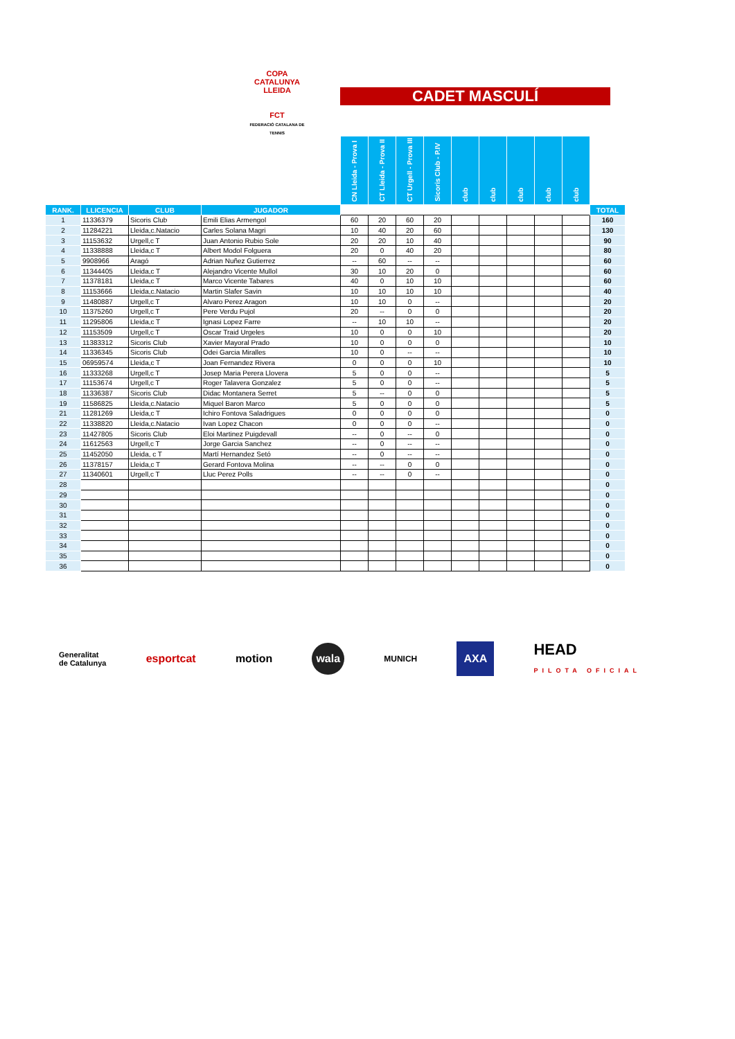COPA CATALUNYA
LLEIDA
FCT
FEDERACIÓ CATALANA DE TENNIS
CADET MASCULÍ
| | | | | CN Lleida - Prova I | CT Lleida - Prova II | CT Urgell - Prova III | Sicoris Club - P.IV | club | club | club | club | club | |
| --- | --- | --- | --- | --- | --- | --- | --- | --- | --- | --- | --- | --- | --- |
| RANK. | LLICENCIA | CLUB | JUGADOR | | | | | | | | | | TOTAL |
| 1 | 11336379 | Sicoris Club | Emili Elias Armengol | 60 | 20 | 60 | 20 | | | | | | 160 |
| 2 | 11284221 | Lleida,c.Natacio | Carles Solana Magri | 10 | 40 | 20 | 60 | | | | | | 130 |
| 3 | 11153632 | Urgell,c T | Juan Antonio Rubio Sole | 20 | 20 | 10 | 40 | | | | | | 90 |
| 4 | 11338888 | Lleida,c T | Albert Modol Folguera | 20 | 0 | 40 | 20 | | | | | | 80 |
| 5 | 9908966 | Aragó | Adrian Nuñez Gutierrez | -- | 60 | -- | -- | | | | | | 60 |
| 6 | 11344405 | Lleida,c T | Alejandro Vicente Mullol | 30 | 10 | 20 | 0 | | | | | | 60 |
| 7 | 11378181 | Lleida,c T | Marco Vicente Tabares | 40 | 0 | 10 | 10 | | | | | | 60 |
| 8 | 11153666 | Lleida,c.Natacio | Martin Slafer Savin | 10 | 10 | 10 | 10 | | | | | | 40 |
| 9 | 11480887 | Urgell,c T | Alvaro Perez Aragon | 10 | 10 | 0 | -- | | | | | | 20 |
| 10 | 11375260 | Urgell,c T | Pere Verdu Pujol | 20 | -- | 0 | 0 | | | | | | 20 |
| 11 | 11295806 | Lleida,c T | Ignasi Lopez Farre | -- | 10 | 10 | -- | | | | | | 20 |
| 12 | 11153509 | Urgell,c T | Oscar Traid Urgeles | 10 | 0 | 0 | 10 | | | | | | 20 |
| 13 | 11383312 | Sicoris Club | Xavier Mayoral Prado | 10 | 0 | 0 | 0 | | | | | | 10 |
| 14 | 11336345 | Sicoris Club | Odei Garcia Miralles | 10 | 0 | -- | -- | | | | | | 10 |
| 15 | 06959574 | Lleida,c T | Joan Fernandez Rivera | 0 | 0 | 0 | 10 | | | | | | 10 |
| 16 | 11333268 | Urgell,c T | Josep Maria Perera Llovera | 5 | 0 | 0 | -- | | | | | | 5 |
| 17 | 11153674 | Urgell,c T | Roger Talavera Gonzalez | 5 | 0 | 0 | -- | | | | | | 5 |
| 18 | 11336387 | Sicoris Club | Didac Montanera Serret | 5 | -- | 0 | 0 | | | | | | 5 |
| 19 | 11586825 | Lleida,c.Natacio | Miquel Baron Marco | 5 | 0 | 0 | 0 | | | | | | 5 |
| 21 | 11281269 | Lleida,c T | Ichiro Fontova Saladrigues | 0 | 0 | 0 | 0 | | | | | | 0 |
| 22 | 11338820 | Lleida,c.Natacio | Ivan Lopez Chacon | 0 | 0 | 0 | -- | | | | | | 0 |
| 23 | 11427805 | Sicoris Club | Eloi Martinez Puigdevall | -- | 0 | -- | 0 | | | | | | 0 |
| 24 | 11612563 | Urgell,c T | Jorge Garcia Sanchez | -- | 0 | -- | -- | | | | | | 0 |
| 25 | 11452050 | Lleida, c T | Martí Hernandez Setó | -- | 0 | -- | -- | | | | | | 0 |
| 26 | 11378157 | Lleida,c T | Gerard Fontova Molina | -- | -- | 0 | 0 | | | | | | 0 |
| 27 | 11340601 | Urgell,c T | Lluc Perez Polls | -- | -- | 0 | -- | | | | | | 0 |
| 28 | | | | | | | | | | | | | 0 |
| 29 | | | | | | | | | | | | | 0 |
| 30 | | | | | | | | | | | | | 0 |
| 31 | | | | | | | | | | | | | 0 |
| 32 | | | | | | | | | | | | | 0 |
| 33 | | | | | | | | | | | | | 0 |
| 34 | | | | | | | | | | | | | 0 |
| 35 | | | | | | | | | | | | | 0 |
| 36 | | | | | | | | | | | | | 0 |
Generalitat
de Catalunya esportcat motion wala MUNICH AXA HEAD
PILOTA OFICIAL